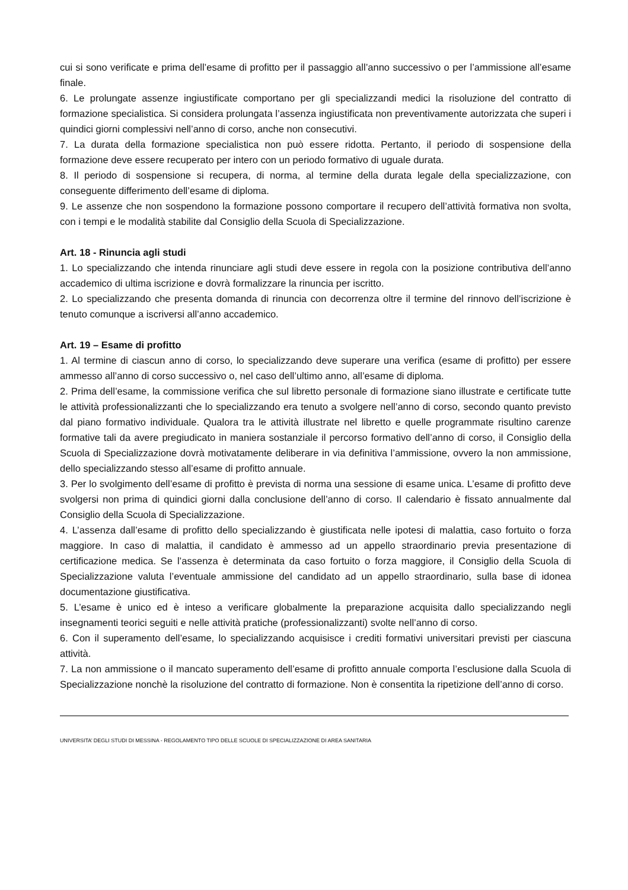cui si sono verificate e prima dell’esame di profitto per il passaggio all’anno successivo o per l’ammissione all’esame finale.
6. Le prolungate assenze ingiustificate comportano per gli specializzandi medici la risoluzione del contratto di formazione specialistica. Si considera prolungata l’assenza ingiustificata non preventivamente autorizzata che superi i quindici giorni complessivi nell’anno di corso, anche non consecutivi.
7. La durata della formazione specialistica non può essere ridotta. Pertanto, il periodo di sospensione della formazione deve essere recuperato per intero con un periodo formativo di uguale durata.
8. Il periodo di sospensione si recupera, di norma, al termine della durata legale della specializzazione, con conseguente differimento dell’esame di diploma.
9. Le assenze che non sospendono la formazione possono comportare il recupero dell’attività formativa non svolta, con i tempi e le modalità stabilite dal Consiglio della Scuola di Specializzazione.
Art. 18 - Rinuncia agli studi
1. Lo specializzando che intenda rinunciare agli studi deve essere in regola con la posizione contributiva dell’anno accademico di ultima iscrizione e dovrà formalizzare la rinuncia per iscritto.
2. Lo specializzando che presenta domanda di rinuncia con decorrenza oltre il termine del rinnovo dell’iscrizione è tenuto comunque a iscriversi all’anno accademico.
Art. 19 – Esame di profitto
1. Al termine di ciascun anno di corso, lo specializzando deve superare una verifica (esame di profitto) per essere ammesso all’anno di corso successivo o, nel caso dell’ultimo anno, all’esame di diploma.
2. Prima dell’esame, la commissione verifica che sul libretto personale di formazione siano illustrate e certificate tutte le attività professionalizzanti che lo specializzando era tenuto a svolgere nell’anno di corso, secondo quanto previsto dal piano formativo individuale. Qualora tra le attività illustrate nel libretto e quelle programmate risultino carenze formative tali da avere pregiudicato in maniera sostanziale il percorso formativo dell’anno di corso, il Consiglio della Scuola di Specializzazione dovrà motivatamente deliberare in via definitiva l’ammissione, ovvero la non ammissione, dello specializzando stesso all’esame di profitto annuale.
3. Per lo svolgimento dell’esame di profitto è prevista di norma una sessione di esame unica. L’esame di profitto deve svolgersi non prima di quindici giorni dalla conclusione dell’anno di corso. Il calendario è fissato annualmente dal Consiglio della Scuola di Specializzazione.
4. L’assenza dall’esame di profitto dello specializzando è giustificata nelle ipotesi di malattia, caso fortuito o forza maggiore. In caso di malattia, il candidato è ammesso ad un appello straordinario previa presentazione di certificazione medica. Se l’assenza è determinata da caso fortuito o forza maggiore, il Consiglio della Scuola di Specializzazione valuta l’eventuale ammissione del candidato ad un appello straordinario, sulla base di idonea documentazione giustificativa.
5. L’esame è unico ed è inteso a verificare globalmente la preparazione acquisita dallo specializzando negli insegnamenti teorici seguiti e nelle attività pratiche (professionalizzanti) svolte nell’anno di corso.
6. Con il superamento dell’esame, lo specializzando acquisisce i crediti formativi universitari previsti per ciascuna attività.
7. La non ammissione o il mancato superamento dell’esame di profitto annuale comporta l’esclusione dalla Scuola di Specializzazione nonchè la risoluzione del contratto di formazione. Non è consentita la ripetizione dell’anno di corso.
UNIVERSITA’ DEGLI STUDI DI MESSINA - REGOLAMENTO TIPO DELLE SCUOLE DI SPECIALIZZAZIONE DI AREA SANITARIA